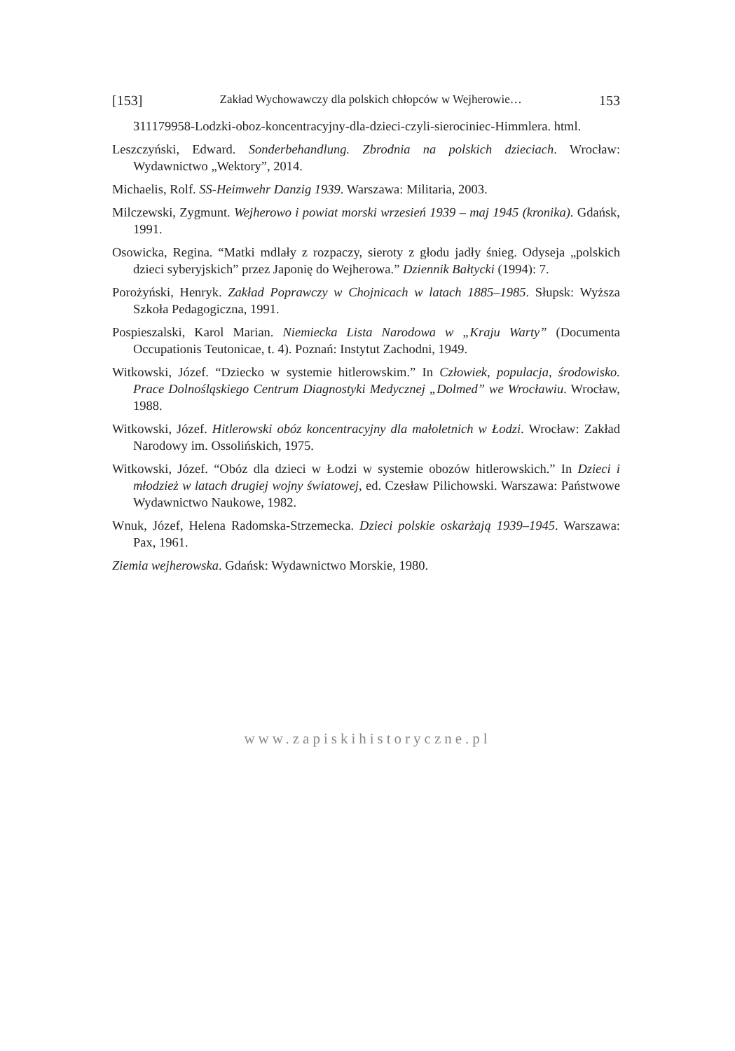[153] Zakład Wychowawczy dla polskich chłopców w Wejherowie… 153
311179958-Lodzki-oboz-koncentracyjny-dla-dzieci-czyli-sierociniec-Himmlera. html.
Leszczyński, Edward. Sonderbehandlung. Zbrodnia na polskich dzieciach. Wrocław: Wydawnictwo „Wektory”, 2014.
Michaelis, Rolf. SS-Heimwehr Danzig 1939. Warszawa: Militaria, 2003.
Milczewski, Zygmunt. Wejherowo i powiat morski wrzesień 1939 – maj 1945 (kronika). Gdańsk, 1991.
Osowicka, Regina. “Matki mdlały z rozpaczy, sieroty z głodu jadły śnieg. Odyseja „polskich dzieci syberyjskich” przez Japonię do Wejherowa.” Dziennik Bałtycki (1994): 7.
Porożyński, Henryk. Zakład Poprawczy w Chojnicach w latach 1885–1985. Słupsk: Wyższa Szkoła Pedagogiczna, 1991.
Pospieszalski, Karol Marian. Niemiecka Lista Narodowa w „Kraju Warty” (Documenta Occupationis Teutonicae, t. 4). Poznań: Instytut Zachodni, 1949.
Witkowski, Józef. “Dziecko w systemie hitlerowskim.” In Człowiek, populacja, środowisko. Prace Dolnośląskiego Centrum Diagnostyki Medycznej „Dolmed” we Wrocławiu. Wrocław, 1988.
Witkowski, Józef. Hitlerowski obóz koncentracyjny dla małoletnich w Łodzi. Wrocław: Zakład Narodowy im. Ossolińskich, 1975.
Witkowski, Józef. “Obóz dla dzieci w Łodzi w systemie obozów hitlerowskich.” In Dzieci i młodzież w latach drugiej wojny światowej, ed. Czesław Pilichowski. Warszawa: Państwowe Wydawnictwo Naukowe, 1982.
Wnuk, Józef, Helena Radomska-Strzemecka. Dzieci polskie oskarżają 1939–1945. Warszawa: Pax, 1961.
Ziemia wejherowska. Gdańsk: Wydawnictwo Morskie, 1980.
www.zapiskihistoryczne.pl